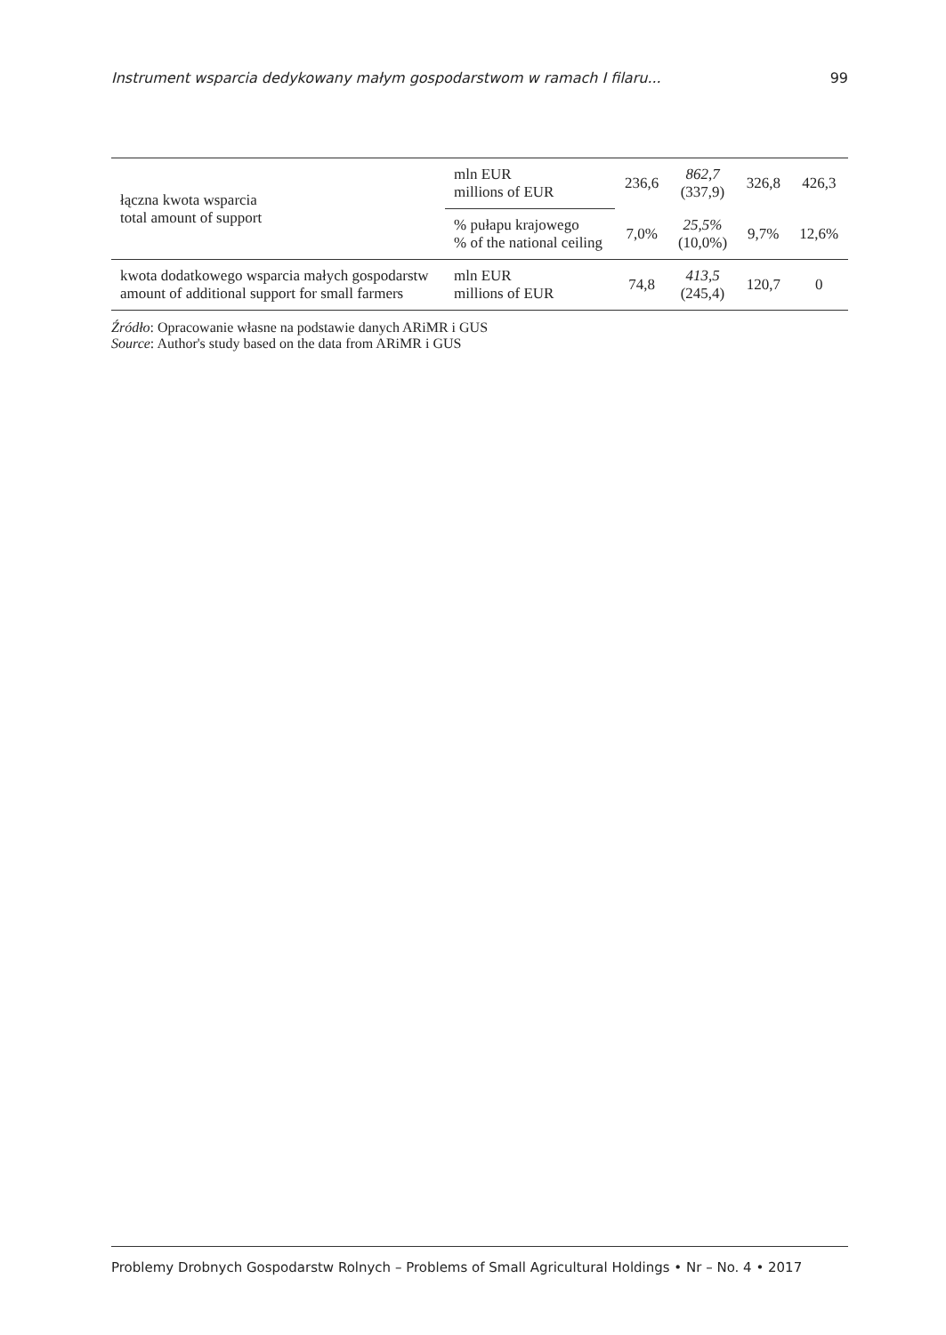Instrument wsparcia dedykowany małym gospodarstwom w ramach I filaru... 99
| łączna kwota wsparcia total amount of support | mln EUR millions of EUR | 236,6 | 862,7 (337,9) | 326,8 | 426,3 |
| | % pułapu krajowego % of the national ceiling | 7,0% | 25,5% (10,0%) | 9,7% | 12,6% |
| kwota dodatkowego wsparcia małych gospodarstw amount of additional support for small farmers | mln EUR millions of EUR | 74,8 | 413,5 (245,4) | 120,7 | 0 |
Źródło: Opracowanie własne na podstawie danych ARiMR i GUS
Source: Author's study based on the data from ARiMR i GUS
Problemy Drobnych Gospodarstw Rolnych – Problems of Small Agricultural Holdings • Nr – No. 4 • 2017